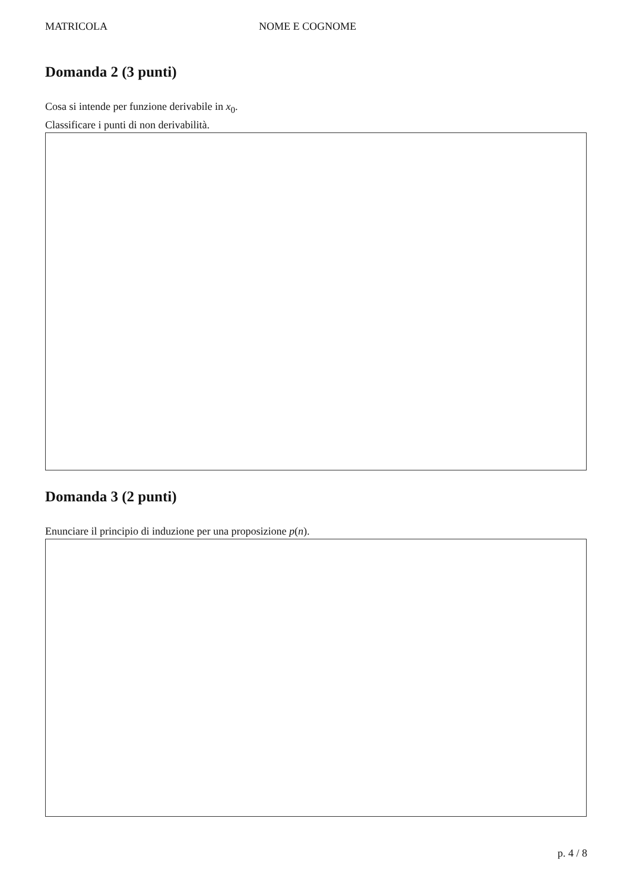MATRICOLA NOME E COGNOME
Domanda 2 (3 punti)
Cosa si intende per funzione derivabile in x<sub>0</sub>.
Classificare i punti di non derivabilità.
Domanda 3 (2 punti)
Enunciare il principio di induzione per una proposizione p(n).
p. 4 / 8